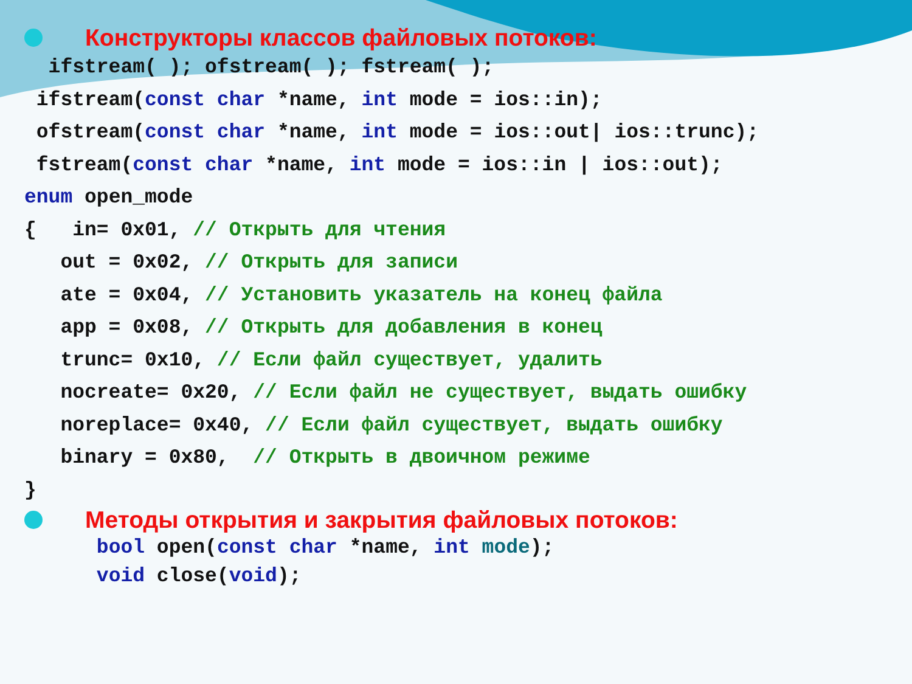Конструкторы классов файловых потоков:
ifstream( ); ofstream( ); fstream( ); ifstream(const char *name, int mode = ios::in); ofstream(const char *name, int mode = ios::out| ios::trunc); fstream(const char *name, int mode = ios::in | ios::out); enum open_mode { in= 0x01, // Открыть для чтения out = 0x02, // Открыть для записи ate = 0x04, // Установить указатель на конец файла app = 0x08, // Открыть для добавления в конец trunc= 0x10, // Если файл существует, удалить nocreate= 0x20, // Если файл не существует, выдать ошибку noreplace= 0x40, // Если файл существует, выдать ошибку binary = 0x80, // Открыть в двоичном режиме }
Методы открытия и закрытия файловых потоков:
bool open(const char *name, int mode); void close(void);